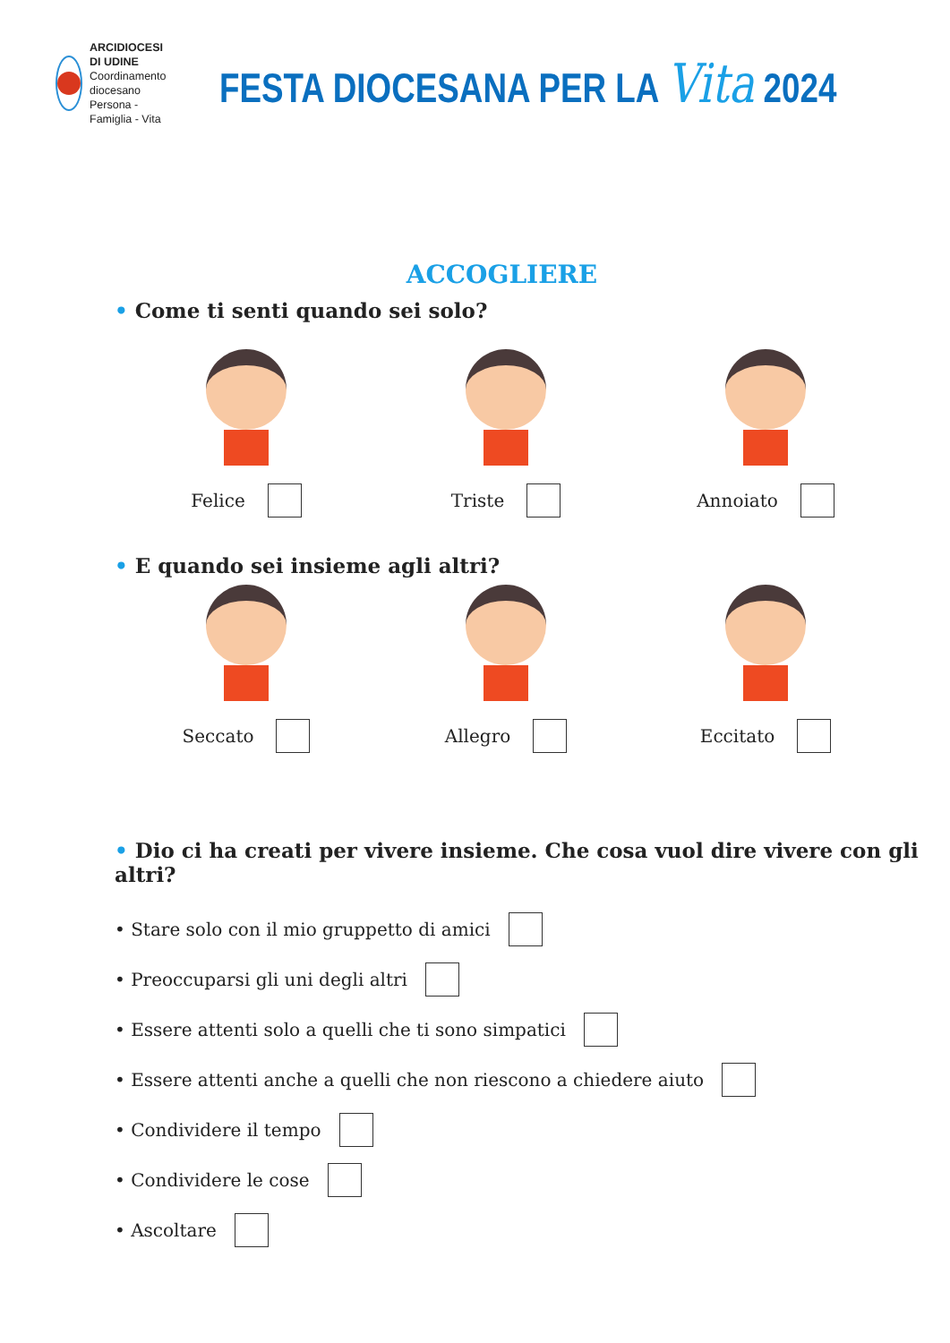ARCIDIOCESI DI UDINE
Coordinamento diocesano
Persona - Famiglia - Vita
FESTA DIOCESANA PER LA Vita 2024
ACCOGLIERE
• Come ti senti quando sei solo?
Felice Triste Annoiato
• E quando sei insieme agli altri?
Seccato Allegro Eccitato
• Dio ci ha creati per vivere insieme. Che cosa vuol dire vivere con gli altri?
• Stare solo con il mio gruppetto di amici
• Preoccuparsi gli uni degli altri
• Essere attenti solo a quelli che ti sono simpatici
• Essere attenti anche a quelli che non riescono a chiedere aiuto
• Condividere il tempo
• Condividere le cose
• Ascoltare